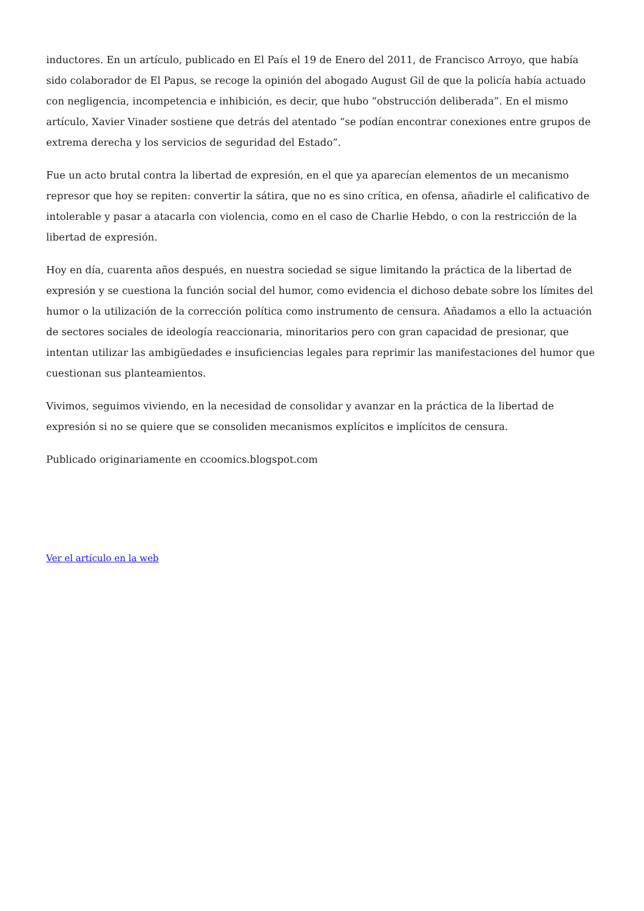inductores. En un artículo, publicado en El País el 19 de Enero del 2011, de Francisco Arroyo, que había sido colaborador de El Papus, se recoge la opinión del abogado August Gil de que la policía había actuado con negligencia, incompetencia e inhibición, es decir, que hubo “obstrucción deliberada”. En el mismo artículo, Xavier Vinader sostiene que detrás del atentado “se podían encontrar conexiones entre grupos de extrema derecha y los servicios de seguridad del Estado”.
Fue un acto brutal contra la libertad de expresión, en el que ya aparecían elementos de un mecanismo represor que hoy se repiten: convertir la sátira, que no es sino crítica, en ofensa, añadirle el calificativo de intolerable y pasar a atacarla con violencia, como en el caso de Charlie Hebdo, o con la restricción de la libertad de expresión.
Hoy en día, cuarenta años después, en nuestra sociedad se sigue limitando la práctica de la libertad de expresión y se cuestiona la función social del humor, como evidencia el dichoso debate sobre los límites del humor o la utilización de la corrección política como instrumento de censura. Añadamos a ello la actuación de sectores sociales de ideología reaccionaria, minoritarios pero con gran capacidad de presionar, que intentan utilizar las ambigüedades e insuficiencias legales para reprimir las manifestaciones del humor que cuestionan sus planteamientos.
Vivimos, seguimos viviendo, en la necesidad de consolidar y avanzar en la práctica de la libertad de expresión si no se quiere que se consoliden mecanismos explícitos e implícitos de censura.
Publicado originariamente en ccoomics.blogspot.com
Ver el artículo en la web